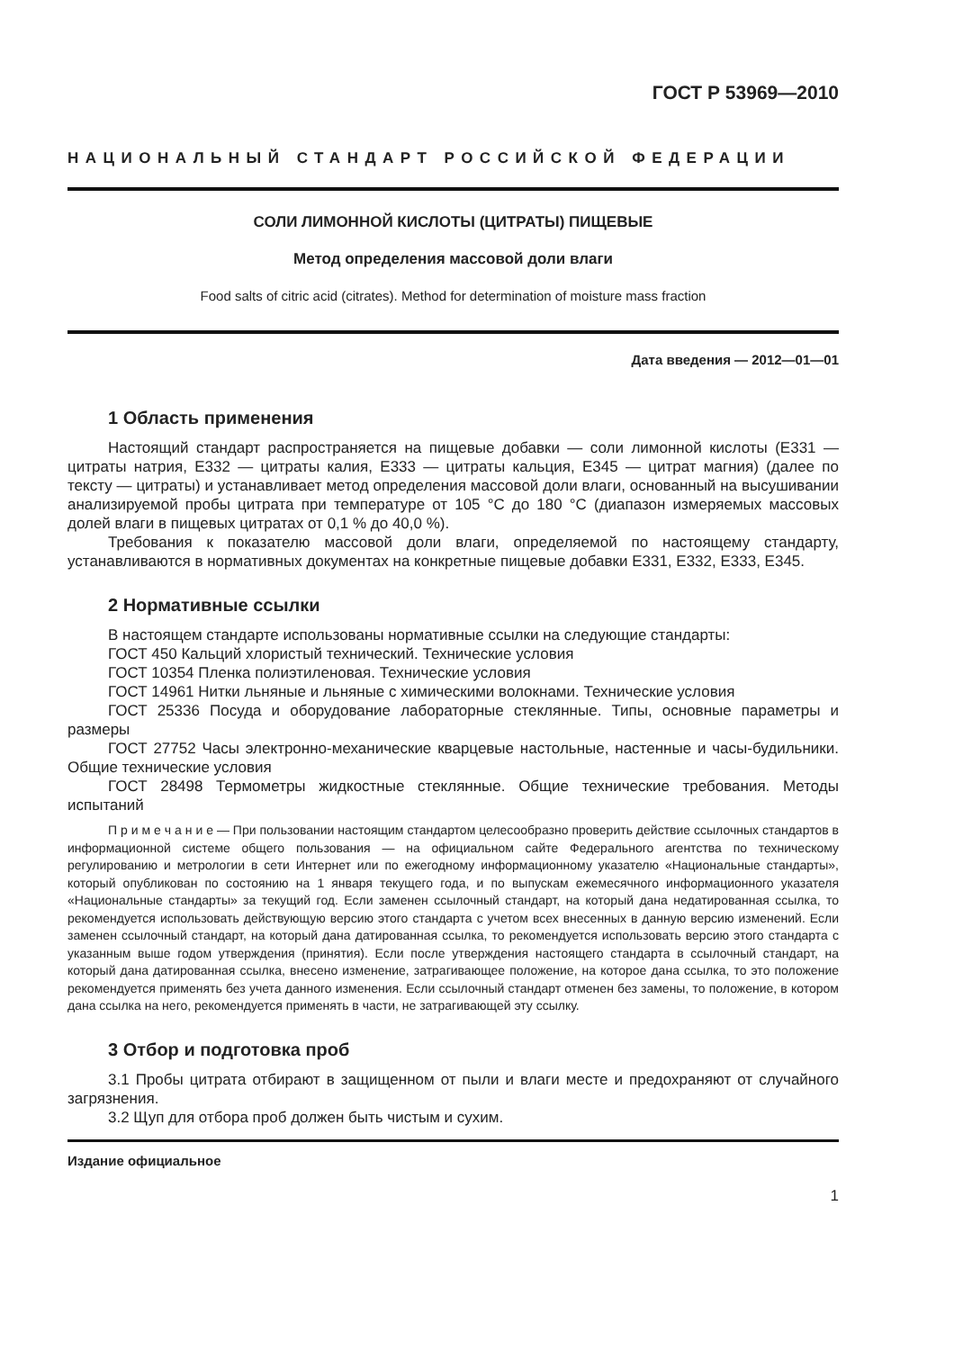ГОСТ Р 53969—2010
НАЦИОНАЛЬНЫЙ СТАНДАРТ РОССИЙСКОЙ ФЕДЕРАЦИИ
СОЛИ ЛИМОННОЙ КИСЛОТЫ (ЦИТРАТЫ) ПИЩЕВЫЕ
Метод определения массовой доли влаги
Food salts of citric acid (citrates). Method for determination of moisture mass fraction
Дата введения — 2012—01—01
1 Область применения
Настоящий стандарт распространяется на пищевые добавки — соли лимонной кислоты (Е331 — цитраты натрия, Е332 — цитраты калия, Е333 — цитраты кальция, Е345 — цитрат магния) (далее по тексту — цитраты) и устанавливает метод определения массовой доли влаги, основанный на высушивании анализируемой пробы цитрата при температуре от 105 °С до 180 °С (диапазон измеряемых массовых долей влаги в пищевых цитратах от 0,1 % до 40,0 %).
Требования к показателю массовой доли влаги, определяемой по настоящему стандарту, устанавливаются в нормативных документах на конкретные пищевые добавки Е331, Е332, Е333, Е345.
2 Нормативные ссылки
В настоящем стандарте использованы нормативные ссылки на следующие стандарты:
ГОСТ 450 Кальций хлористый технический. Технические условия
ГОСТ 10354 Пленка полиэтиленовая. Технические условия
ГОСТ 14961 Нитки льняные и льняные с химическими волокнами. Технические условия
ГОСТ 25336 Посуда и оборудование лабораторные стеклянные. Типы, основные параметры и размеры
ГОСТ 27752 Часы электронно-механические кварцевые настольные, настенные и часы-будильники. Общие технические условия
ГОСТ 28498 Термометры жидкостные стеклянные. Общие технические требования. Методы испытаний
П р и м е ч а н и е — При пользовании настоящим стандартом целесообразно проверить действие ссылочных стандартов в информационной системе общего пользования — на официальном сайте Федерального агентства по техническому регулированию и метрологии в сети Интернет или по ежегодному информационному указателю «Национальные стандарты», который опубликован по состоянию на 1 января текущего года, и по выпускам ежемесячного информационного указателя «Национальные стандарты» за текущий год. Если заменен ссылочный стандарт, на который дана недатированная ссылка, то рекомендуется использовать действующую версию этого стандарта с учетом всех внесенных в данную версию изменений. Если заменен ссылочный стандарт, на который дана датированная ссылка, то рекомендуется использовать версию этого стандарта с указанным выше годом утверждения (принятия). Если после утверждения настоящего стандарта в ссылочный стандарт, на который дана датированная ссылка, внесено изменение, затрагивающее положение, на которое дана ссылка, то это положение рекомендуется применять без учета данного изменения. Если ссылочный стандарт отменен без замены, то положение, в котором дана ссылка на него, рекомендуется применять в части, не затрагивающей эту ссылку.
3 Отбор и подготовка проб
3.1 Пробы цитрата отбирают в защищенном от пыли и влаги месте и предохраняют от случайного загрязнения.
3.2 Щуп для отбора проб должен быть чистым и сухим.
Издание официальное
1